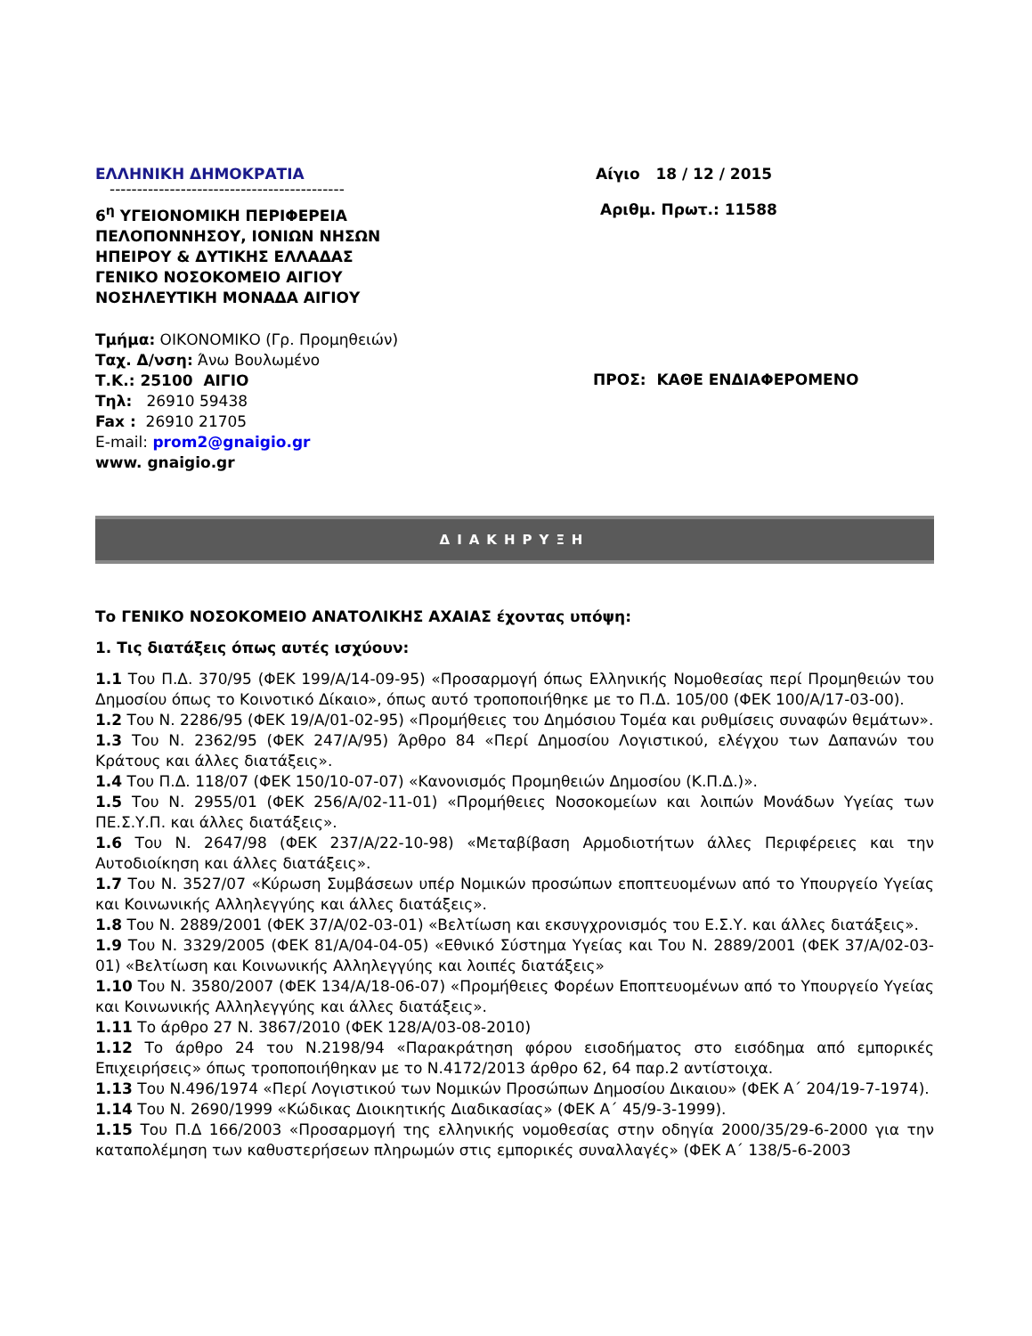ΕΛΛΗΝΙΚΗ ΔΗΜΟΚΡΑΤΙΑ
-------------------------------------------
Αίγιο 18 / 12 / 2015
6<sup>η</sup> ΥΓΕΙΟΝΟΜΙΚΗ ΠΕΡΙΦΕΡΕΙΑ
ΠΕΛΟΠΟΝΝΗΣΟΥ, ΙΟΝΙΩΝ ΝΗΣΩΝ
ΗΠΕΙΡΟΥ & ΔΥΤΙΚΗΣ ΕΛΛΑΔΑΣ
ΓΕΝΙΚΟ ΝΟΣΟΚΟΜΕΙΟ ΑΙΓΙΟΥ
ΝΟΣΗΛΕΥΤΙΚΗ ΜΟΝΑΔΑ ΑΙΓΙΟΥ
Αριθμ. Πρωτ.: 11588
Τμήμα: ΟΙΚΟΝΟΜΙΚΟ (Γρ. Προμηθειών)
Ταχ. Δ/νση: Άνω Βουλωμένο
Τ.Κ.: 25100 ΑΙΓΙΟ
Τηλ: 26910 59438
Fax : 26910 21705
E-mail: prom2@gnaigio.gr
www. gnaigio.gr
ΠΡΟΣ: ΚΑΘΕ ΕΝΔΙΑΦΕΡΟΜΕΝΟ
ΔΙΑΚΗΡΥΞΗ
Το ΓΕΝΙΚΟ ΝΟΣΟΚΟΜΕΙΟ ΑΝΑΤΟΛΙΚΗΣ ΑΧΑΙΑΣ έχοντας υπόψη:
1. Τις διατάξεις όπως αυτές ισχύουν:
1.1 Του Π.Δ. 370/95 (ΦΕΚ 199/Α/14-09-95) «Προσαρμογή όπως Ελληνικής Νομοθεσίας περί Προμηθειών του Δημοσίου όπως το Κοινοτικό Δίκαιο», όπως αυτό τροποποιήθηκε με το Π.Δ. 105/00 (ΦΕΚ 100/Α/17-03-00).
1.2 Του Ν. 2286/95 (ΦΕΚ 19/Α/01-02-95) «Προμήθειες του Δημόσιου Τομέα και ρυθμίσεις συναφών θεμάτων».
1.3 Του Ν. 2362/95 (ΦΕΚ 247/Α/95) Άρθρο 84 «Περί Δημοσίου Λογιστικού, ελέγχου των Δαπανών του Κράτους και άλλες διατάξεις».
1.4 Του Π.Δ. 118/07 (ΦΕΚ 150/10-07-07) «Κανονισμός Προμηθειών Δημοσίου (Κ.Π.Δ.)».
1.5 Του Ν. 2955/01 (ΦΕΚ 256/Α/02-11-01) «Προμήθειες Νοσοκομείων και λοιπών Μονάδων Υγείας των ΠΕ.Σ.Υ.Π. και άλλες διατάξεις».
1.6 Του Ν. 2647/98 (ΦΕΚ 237/Α/22-10-98) «Μεταβίβαση Αρμοδιοτήτων άλλες Περιφέρειες και την Αυτοδιοίκηση και άλλες διατάξεις».
1.7 Του Ν. 3527/07 «Κύρωση Συμβάσεων υπέρ Νομικών προσώπων εποπτευομένων από το Υπουργείο Υγείας και Κοινωνικής Αλληλεγγύης και άλλες διατάξεις».
1.8 Του Ν. 2889/2001 (ΦΕΚ 37/Α/02-03-01) «Βελτίωση και εκσυγχρονισμός του Ε.Σ.Υ. και άλλες διατάξεις».
1.9 Του Ν. 3329/2005 (ΦΕΚ 81/Α/04-04-05) «Εθνικό Σύστημα Υγείας και Του Ν. 2889/2001 (ΦΕΚ 37/Α/02-03-01) «Βελτίωση και Κοινωνικής Αλληλεγγύης και λοιπές διατάξεις»
1.10 Του Ν. 3580/2007 (ΦΕΚ 134/Α/18-06-07) «Προμήθειες Φορέων Εποπτευομένων από το Υπουργείο Υγείας και Κοινωνικής Αλληλεγγύης και άλλες διατάξεις».
1.11 Το άρθρο 27 Ν. 3867/2010 (ΦΕΚ 128/Α/03-08-2010)
1.12 Το άρθρο 24 του Ν.2198/94 «Παρακράτηση φόρου εισοδήματος στο εισόδημα από εμπορικές Επιχειρήσεις» όπως τροποποιήθηκαν με το Ν.4172/2013 άρθρο 62, 64 παρ.2 αντίστοιχα.
1.13 Του Ν.496/1974 «Περί Λογιστικού των Νομικών Προσώπων Δημοσίου Δικαιου» (ΦΕΚ Α΄ 204/19-7-1974).
1.14 Του Ν. 2690/1999 «Κώδικας Διοικητικής Διαδικασίας» (ΦΕΚ Α΄ 45/9-3-1999).
1.15 Του Π.Δ 166/2003 «Προσαρμογή της ελληνικής νομοθεσίας στην οδηγία 2000/35/29-6-2000 για την καταπολέμηση των καθυστερήσεων πληρωμών στις εμπορικές συναλλαγές» (ΦΕΚ Α΄ 138/5-6-2003